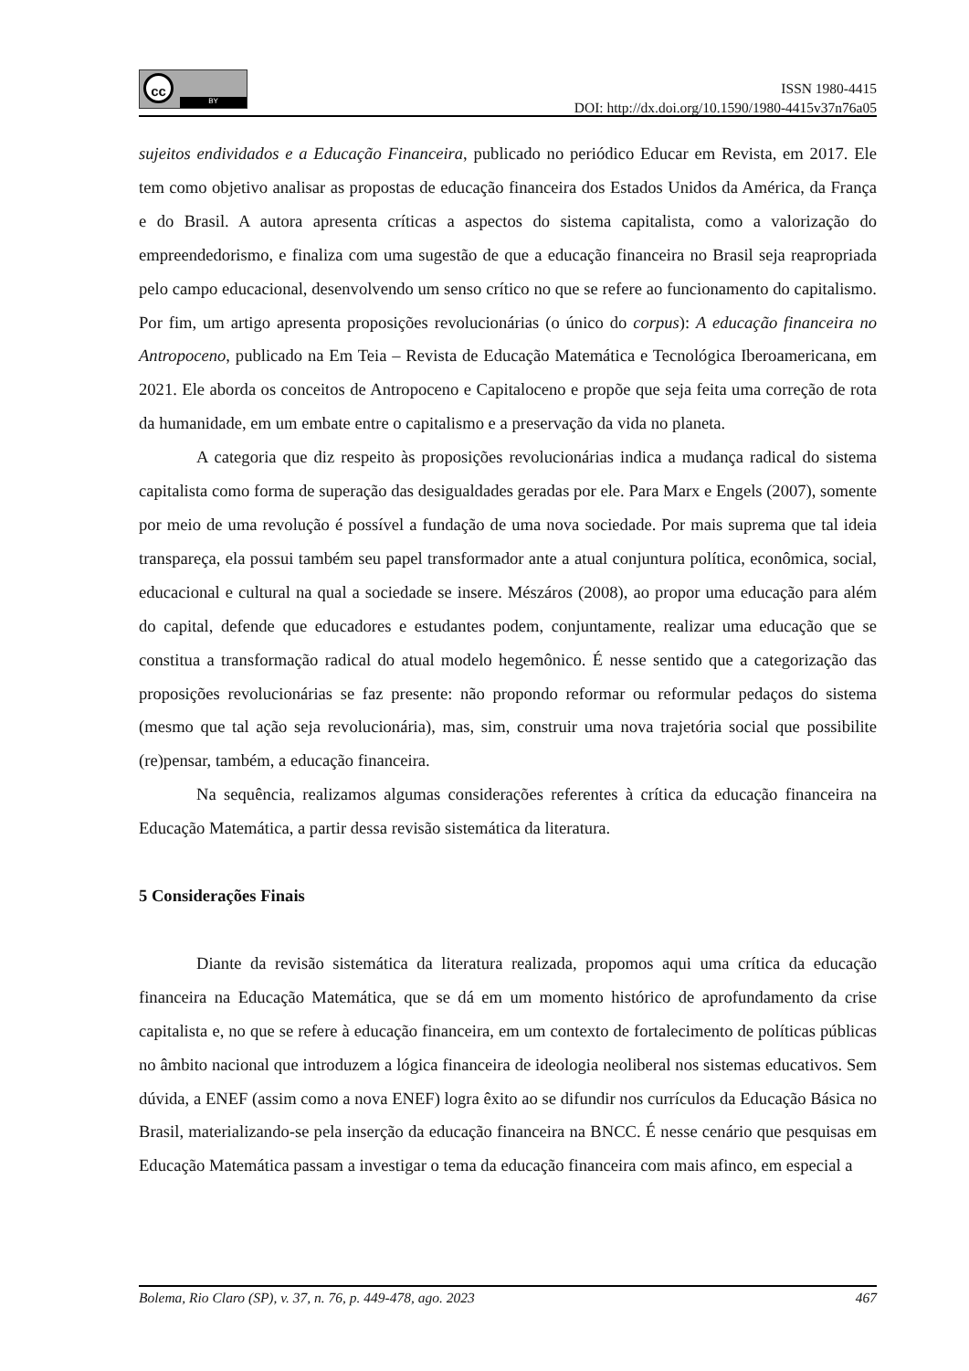cc
BY
ISSN 1980-4415
DOI: http://dx.doi.org/10.1590/1980-4415v37n76a05
sujeitos endividados e a Educação Financeira, publicado no periódico Educar em Revista, em 2017. Ele tem como objetivo analisar as propostas de educação financeira dos Estados Unidos da América, da França e do Brasil. A autora apresenta críticas a aspectos do sistema capitalista, como a valorização do empreendedorismo, e finaliza com uma sugestão de que a educação financeira no Brasil seja reapropriada pelo campo educacional, desenvolvendo um senso crítico no que se refere ao funcionamento do capitalismo. Por fim, um artigo apresenta proposições revolucionárias (o único do corpus): A educação financeira no Antropoceno, publicado na Em Teia – Revista de Educação Matemática e Tecnológica Iberoamericana, em 2021. Ele aborda os conceitos de Antropoceno e Capitaloceno e propõe que seja feita uma correção de rota da humanidade, em um embate entre o capitalismo e a preservação da vida no planeta.
A categoria que diz respeito às proposições revolucionárias indica a mudança radical do sistema capitalista como forma de superação das desigualdades geradas por ele. Para Marx e Engels (2007), somente por meio de uma revolução é possível a fundação de uma nova sociedade. Por mais suprema que tal ideia transpareça, ela possui também seu papel transformador ante a atual conjuntura política, econômica, social, educacional e cultural na qual a sociedade se insere. Mészáros (2008), ao propor uma educação para além do capital, defende que educadores e estudantes podem, conjuntamente, realizar uma educação que se constitua a transformação radical do atual modelo hegemônico. É nesse sentido que a categorização das proposições revolucionárias se faz presente: não propondo reformar ou reformular pedaços do sistema (mesmo que tal ação seja revolucionária), mas, sim, construir uma nova trajetória social que possibilite (re)pensar, também, a educação financeira.
Na sequência, realizamos algumas considerações referentes à crítica da educação financeira na Educação Matemática, a partir dessa revisão sistemática da literatura.
5 Considerações Finais
Diante da revisão sistemática da literatura realizada, propomos aqui uma crítica da educação financeira na Educação Matemática, que se dá em um momento histórico de aprofundamento da crise capitalista e, no que se refere à educação financeira, em um contexto de fortalecimento de políticas públicas no âmbito nacional que introduzem a lógica financeira de ideologia neoliberal nos sistemas educativos. Sem dúvida, a ENEF (assim como a nova ENEF) logra êxito ao se difundir nos currículos da Educação Básica no Brasil, materializando-se pela inserção da educação financeira na BNCC. É nesse cenário que pesquisas em Educação Matemática passam a investigar o tema da educação financeira com mais afinco, em especial a
Bolema, Rio Claro (SP), v. 37, n. 76, p. 449-478, ago. 2023 467